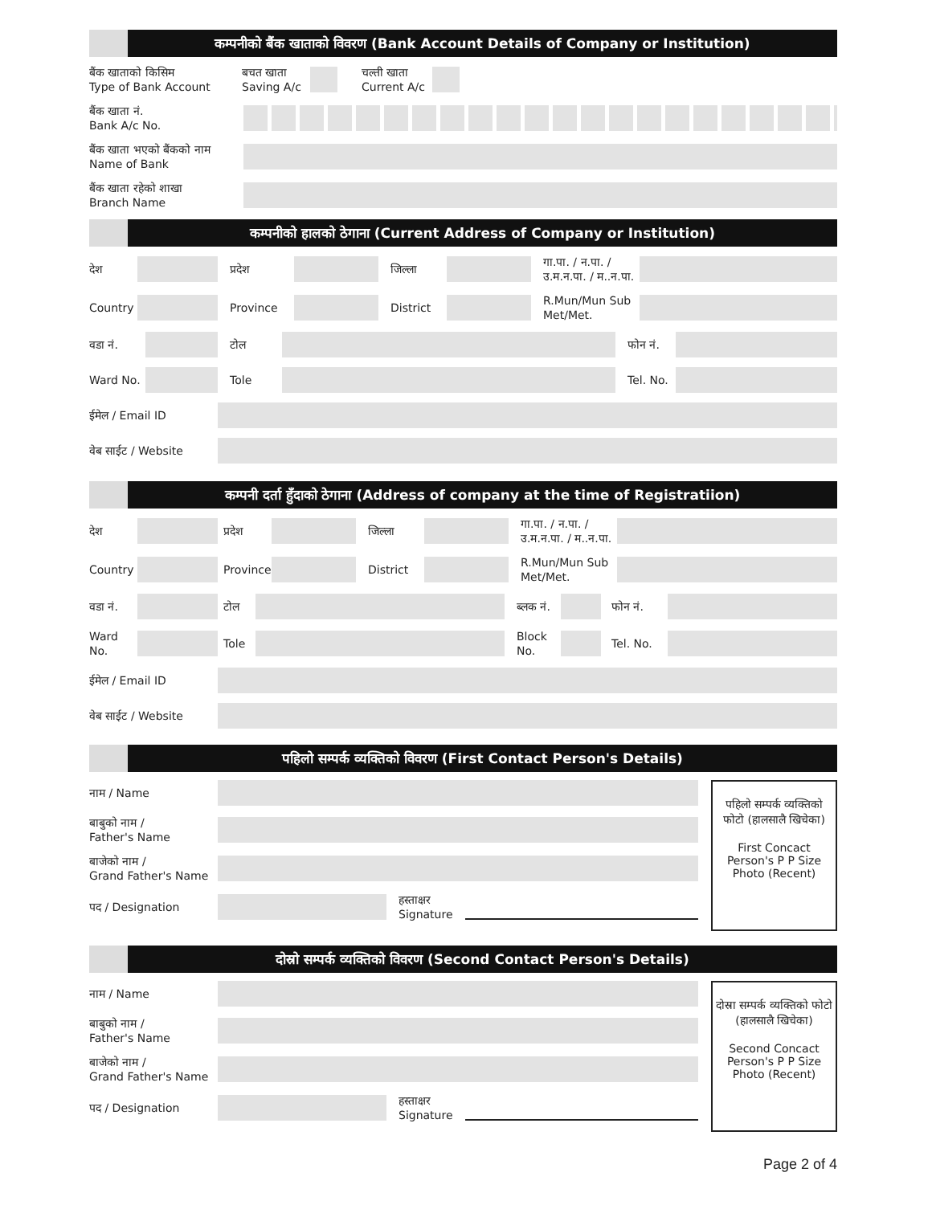कम्पनीको बैंक खाताको विवरण (Bank Account Details of Company or Institution)
बैंक खाताको किसिम
Type of Bank Account
बचत खाता
Saving A/c
चल्ती खाता
Current A/c
बैंक खाता नं.
Bank A/c No.
बैंक खाता भएको बैंकको नाम
Name of Bank
बैंक खाता रहेको शाखा
Branch Name
कम्पनीको हालको ठेगाना (Current Address of Company or Institution)
देश प्रदेश जिल्ला
गा.पा. / न.पा. / उ.म.न.पा. / म..न.पा.
Country Province District
R.Mun/Mun Sub Met/Met.
वडा नं. टोल फोन नं.
Ward No. Tole
Tel. No.
ईमेल / Email ID
वेब साईट / Website
कम्पनी दर्ता हुँदाको ठेगाना (Address of company at the time of Registratiion)
देश प्रदेश जिल्ला
गा.पा. / न.पा. / उ.म.न.पा. / म..न.पा.
Country
Province
District
R.Mun/Mun Sub Met/Met.
वडा नं. टोल
ब्लक नं.
फोन नं.
Ward No.
Tole
Block No.
Tel. No.
ईमेल / Email ID
वेब साईट / Website
पहिलो सम्पर्क व्यक्तिको विवरण (First Contact Person's Details)
नाम / Name
बाबुको नाम /
Father's Name
बाजेको नाम /
Grand Father's Name
पद / Designation
हस्ताक्षर Signature
पहिलो सम्पर्क व्यक्तिको फोटो (हालसालै खिचेका)
First Concact Person's P P Size Photo (Recent)
दोस्रो सम्पर्क व्यक्तिको विवरण (Second Contact Person's Details)
नाम / Name
बाबुको नाम /
Father's Name
बाजेको नाम /
Grand Father's Name
पद / Designation
हस्ताक्षर Signature
दोस्रा सम्पर्क व्यक्तिको फोटो (हालसालै खिचेका)
Second Concact Person's P P Size Photo (Recent)
Page 2 of 4